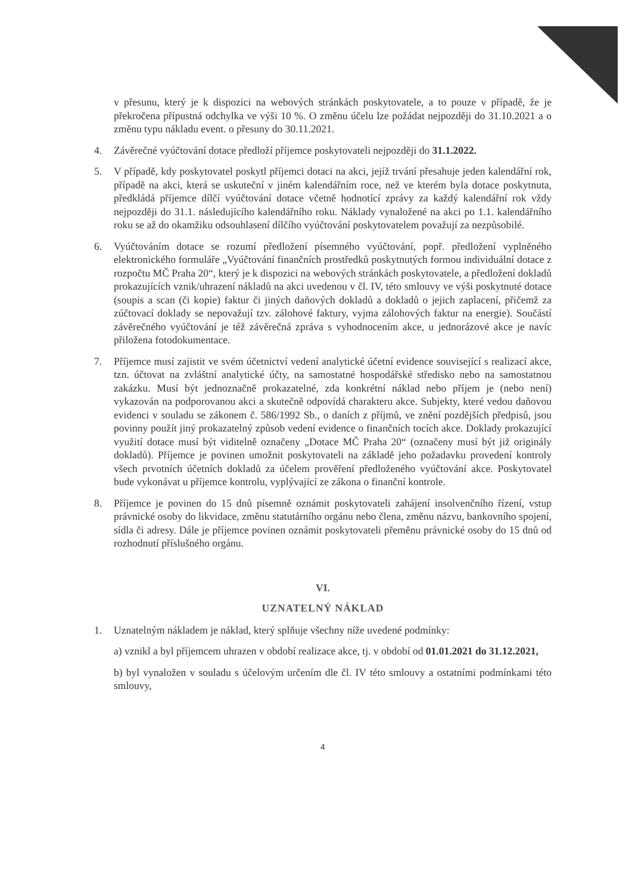v přesunu, který je k dispozici na webových stránkách poskytovatele, a to pouze v případě, že je překročena přípustná odchylka ve výši 10 %. O změnu účelu lze požádat nejpozději do 31.10.2021 a o změnu typu nákladu event. o přesuny do 30.11.2021.
4. Závěrečné vyúčtování dotace předloží příjemce poskytovateli nejpozději do 31.1.2022.
5. V případě, kdy poskytovatel poskytl příjemci dotaci na akci, jejíž trvání přesahuje jeden kalendářní rok, případě na akci, která se uskuteční v jiném kalendářním roce, než ve kterém byla dotace poskytnuta, předkládá příjemce dílčí vyúčtování dotace včetně hodnotící zprávy za každý kalendářní rok vždy nejpozději do 31.1. následujícího kalendářního roku. Náklady vynaložené na akci po 1.1. kalendářního roku se až do okamžiku odsouhlasení dílčího vyúčtování poskytovatelem považují za nezpůsobilé.
6. Vyúčtováním dotace se rozumí předložení písemného vyúčtování, popř. předložení vyplněného elektronického formuláře „Vyúčtování finančních prostředků poskytnutých formou individuální dotace z rozpočtu MČ Praha 20“, který je k dispozici na webových stránkách poskytovatele, a předložení dokladů prokazujících vznik/uhrazení nákladů na akci uvedenou v čl. IV, této smlouvy ve výši poskytnuté dotace (soupis a scan (či kopie) faktur či jiných daňových dokladů a dokladů o jejich zaplacení, přičemž za zúčtovací doklady se nepovažují tzv. zálohové faktury, vyjma zálohových faktur na energie). Součástí závěrečného vyúčtování je též závěrečná zpráva s vyhodnocením akce, u jednorázové akce je navíc přiložena fotodokumentace.
7. Příjemce musí zajistit ve svém účetnictví vedení analytické účetní evidence související s realizací akce, tzn. účtovat na zvláštní analytické účty, na samostatné hospodářské středisko nebo na samostatnou zakázku. Musí být jednoznačně prokazatelné, zda konkrétní náklad nebo příjem je (nebo není) vykazován na podporovanou akci a skutečně odpovídá charakteru akce. Subjekty, které vedou daňovou evidenci v souladu se zákonem č. 586/1992 Sb., o daních z příjmů, ve znění pozdějších předpisů, jsou povinny použít jiný prokazatelný způsob vedení evidence o finančních tocích akce. Doklady prokazující využití dotace musí být viditelně označeny „Dotace MČ Praha 20“ (označeny musí být již originály dokladů). Příjemce je povinen umožnit poskytovateli na základě jeho požadavku provedení kontroly všech prvotních účetních dokladů za účelem prověření předloženého vyúčtování akce. Poskytovatel bude vykonávat u příjemce kontrolu, vyplývající ze zákona o finanční kontrole.
8. Příjemce je povinen do 15 dnů písemně oznámit poskytovateli zahájení insolvenčního řízení, vstup právnické osoby do likvidace, změnu statutárního orgánu nebo člena, změnu názvu, bankovního spojení, sídla či adresy. Dále je příjemce povinen oznámit poskytovateli přeměnu právnické osoby do 15 dnů od rozhodnutí příslušného orgánu.
VI.
UZNATELNÝ NÁKLAD
1. Uznatelným nákladem je náklad, který splňuje všechny níže uvedené podmínky:
a) vznikl a byl příjemcem uhrazen v období realizace akce, tj. v období od 01.01.2021 do 31.12.2021,
b) byl vynaložen v souladu s účelovým určením dle čl. IV této smlouvy a ostatními podmínkami této smlouvy,
4